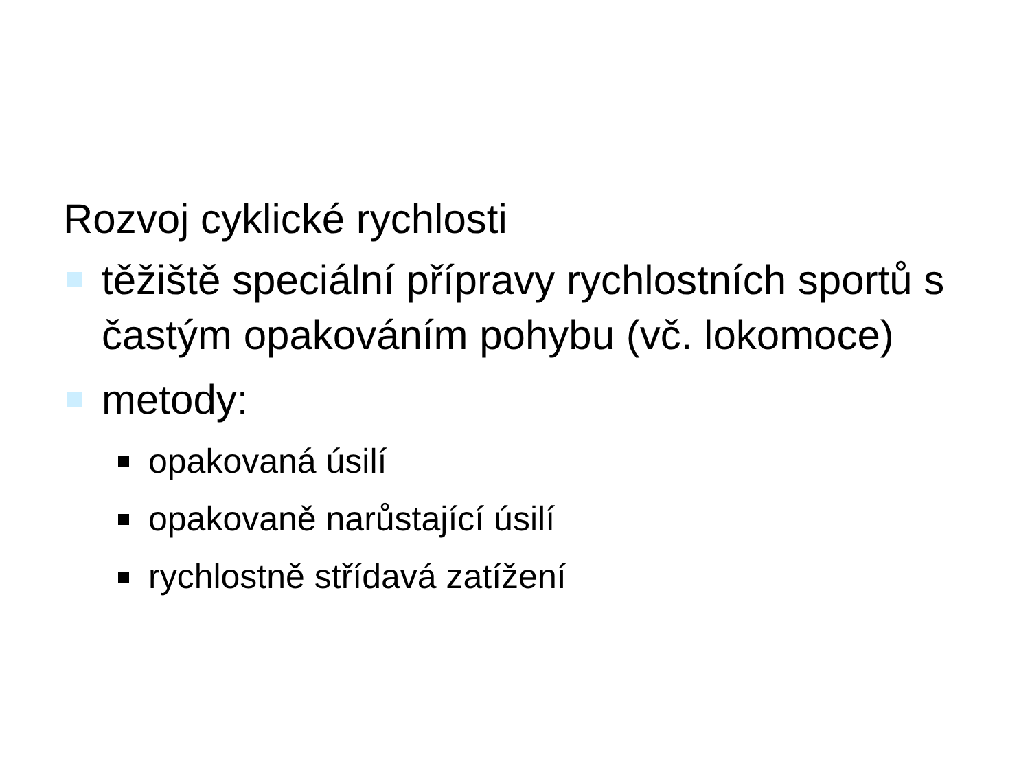Rozvoj cyklické rychlosti
těžiště speciální přípravy rychlostních sportů s častým opakováním pohybu (vč. lokomoce)
metody:
opakovaná úsilí
opakovaně narůstající úsilí
rychlostně střídavá zatížení